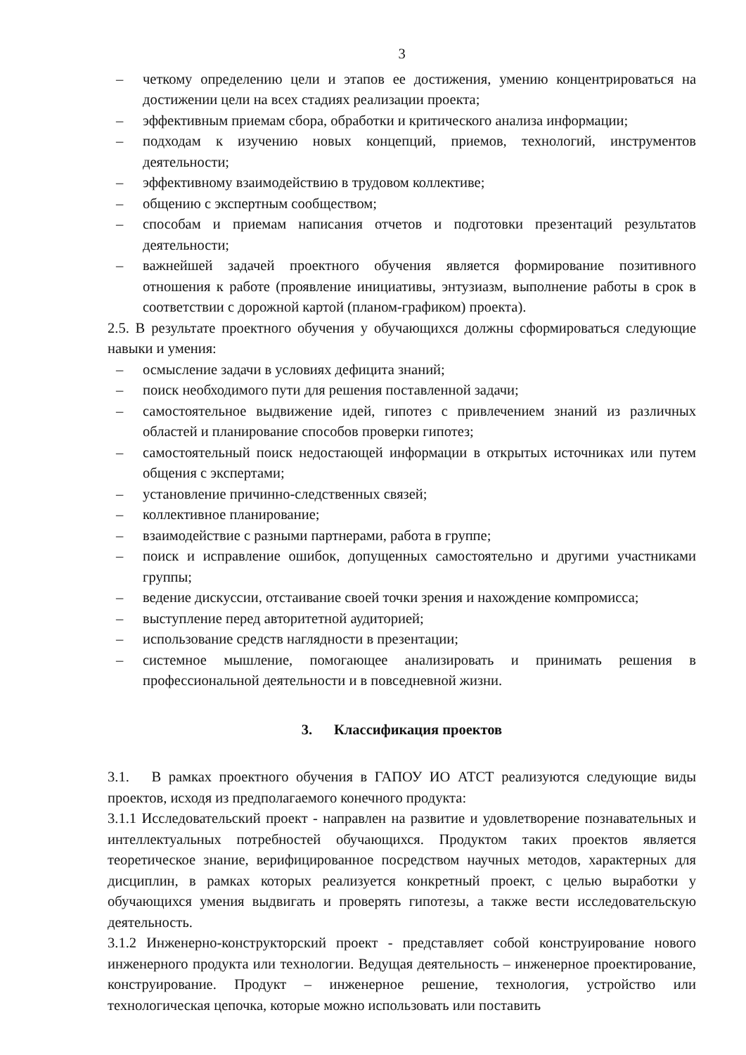3
– четкому определению цели и этапов ее достижения, умению концентрироваться на достижении цели на всех стадиях реализации проекта;
– эффективным приемам сбора, обработки и критического анализа информации;
– подходам к изучению новых концепций, приемов, технологий, инструментов деятельности;
– эффективному взаимодействию в трудовом коллективе;
– общению с экспертным сообществом;
– способам и приемам написания отчетов и подготовки презентаций результатов деятельности;
– важнейшей задачей проектного обучения является формирование позитивного отношения к работе (проявление инициативы, энтузиазм, выполнение работы в срок в соответствии с дорожной картой (планом-графиком) проекта).
2.5. В результате проектного обучения у обучающихся должны сформироваться следующие навыки и умения:
– осмысление задачи в условиях дефицита знаний;
– поиск необходимого пути для решения поставленной задачи;
– самостоятельное выдвижение идей, гипотез с привлечением знаний из различных областей и планирование способов проверки гипотез;
– самостоятельный поиск недостающей информации в открытых источниках или путем общения с экспертами;
– установление причинно-следственных связей;
– коллективное планирование;
– взаимодействие с разными партнерами, работа в группе;
– поиск и исправление ошибок, допущенных самостоятельно и другими участниками группы;
– ведение дискуссии, отстаивание своей точки зрения и нахождение компромисса;
– выступление перед авторитетной аудиторией;
– использование средств наглядности в презентации;
– системное мышление, помогающее анализировать и принимать решения в профессиональной деятельности и в повседневной жизни.
3. Классификация проектов
3.1. В рамках проектного обучения в ГАПОУ ИО АТСТ реализуются следующие виды проектов, исходя из предполагаемого конечного продукта:
3.1.1 Исследовательский проект - направлен на развитие и удовлетворение познавательных и интеллектуальных потребностей обучающихся. Продуктом таких проектов является теоретическое знание, верифицированное посредством научных методов, характерных для дисциплин, в рамках которых реализуется конкретный проект, с целью выработки у обучающихся умения выдвигать и проверять гипотезы, а также вести исследовательскую деятельность.
3.1.2 Инженерно-конструкторский проект - представляет собой конструирование нового инженерного продукта или технологии. Ведущая деятельность – инженерное проектирование, конструирование. Продукт – инженерное решение, технология, устройство или технологическая цепочка, которые можно использовать или поставить